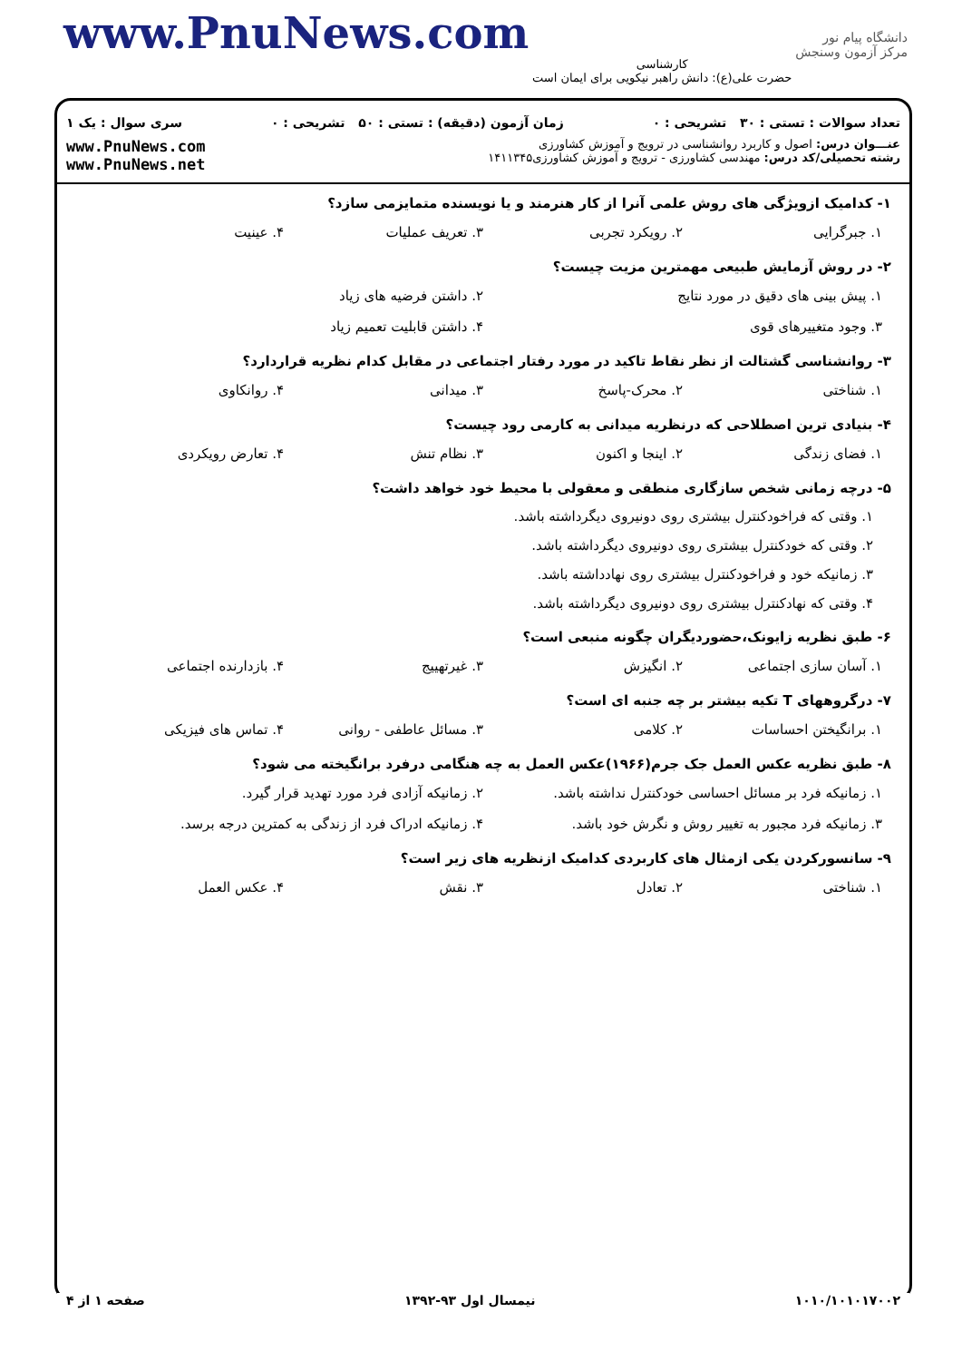www.PnuNews.com
کارشناسی
حضرت علی(ع): دانش راهبر نیکویی برای ایمان است
دانشگاه پیام نور
مرکز آزمون وسنجش
تعداد سوالات : تستی : ۳۰ تشریحی : ۰ زمان آزمون (دقیقه) : تستی : ۵۰ تشریحی : ۰ سری سوال : یک ۱
عنـــوان درس: اصول و کاربرد روانشناسی در ترویج و آموزش کشاورزی
رشته تحصیلی/کد درس: مهندسی کشاورزی - ترویج و آموزش کشاورزی۱۴۱۱۳۴۵
www.PnuNews.com
www.PnuNews.net
۱- کدامیک ازویژگی های روش علمی آنرا از کار هنرمند و یا نویسنده متمایزمی سازد؟
۱. جبرگرایی ۲. رویکرد تجربی ۳. تعریف عملیات ۴. عینیت
۲- در روش آزمایش طبیعی مهمترین مزیت چیست؟
۱. پیش بینی های دقیق در مورد نتایج ۲. داشتن فرضیه های زیاد
۳. وجود متغییرهای قوی ۴. داشتن قابلیت تعمیم زیاد
۳- روانشناسی گشتالت از نظر نقاط تاکید در مورد رفتار اجتماعی در مقابل کدام نظریه قراردارد؟
۱. شناختی ۲. محرک-پاسخ ۳. میدانی ۴. روانکاوی
۴- بنیادی ترین اصطلاحی که درنظریه میدانی به کارمی رود چیست؟
۱. فضای زندگی ۲. اینجا و اکنون ۳. نظام تنش ۴. تعارض رویکردی
۵- درچه زمانی شخص سازگاری منطقی و معقولی با محیط خود خواهد داشت؟
۱. وقتی که فراخودکنترل بیشتری روی دونیروی دیگرداشته باشد.
۲. وقتی که خودکنترل بیشتری روی دونیروی دیگرداشته باشد.
۳. زمانیکه خود و فراخودکنترل بیشتری روی نهادداشته باشد.
۴. وقتی که نهادکنترل بیشتری روی دونیروی دیگرداشته باشد.
۶- طبق نظریه زایونک،حضوردیگران چگونه منبعی است؟
۱. آسان سازی اجتماعی ۲. انگیزش ۳. غیرتهییج ۴. بازدارنده اجتماعی
۷- درگروههای T تکیه بیشتر بر چه جنبه ای است؟
۱. برانگیختن احساسات ۲. کلامی ۳. مسائل عاطفی - روانی ۴. تماس های فیزیکی
۸- طبق نظریه عکس العمل جک جرم(۱۹۶۶)عکس العمل به چه هنگامی درفرد برانگیخته می شود؟
۱. زمانیکه فرد بر مسائل احساسی خودکنترل نداشته باشد. ۲. زمانیکه آزادی فرد مورد تهدید قرار گیرد.
۳. زمانیکه فرد مجبور به تغییر روش و نگرش خود باشد. ۴. زمانیکه ادراک فرد از زندگی به کمترین درجه برسد.
۹- سانسورکردن یکی ازمثال های کاربردی کدامیک ازنظریه های زیر است؟
۱. شناختی ۲. تعادل ۳. نقش ۴. عکس العمل
۱۰۱۰/۱۰۱۰۱۷۰۰۲ نیمسال اول ۹۳-۱۳۹۲ صفحه ۱ از ۴